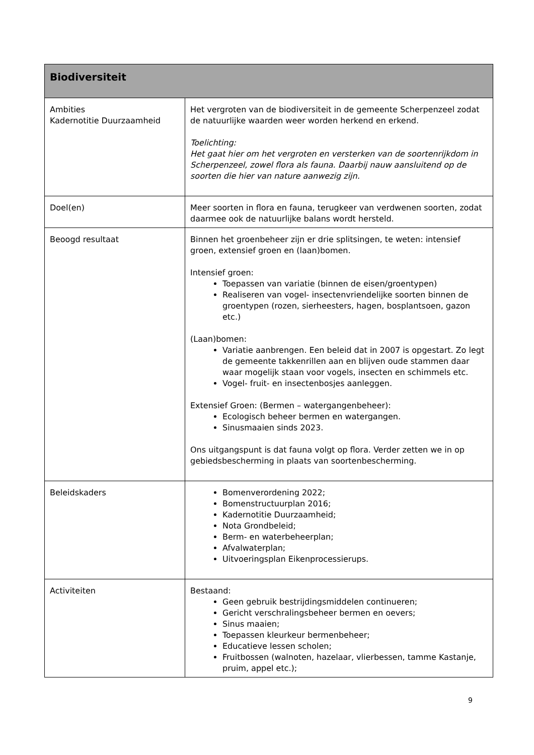| Biodiversiteit | |
| --- | --- |
| Ambities Kadernotitie Duurzaamheid | Het vergroten van de biodiversiteit in de gemeente Scherpenzeel zodat de natuurlijke waarden weer worden herkend en erkend. Toelichting: Het gaat hier om het vergroten en versterken van de soortenrijkdom in Scherpenzeel, zowel flora als fauna. Daarbij nauw aansluitend op de soorten die hier van nature aanwezig zijn. |
| Doel(en) | Meer soorten in flora en fauna, terugkeer van verdwenen soorten, zodat daarmee ook de natuurlijke balans wordt hersteld. |
| Beoogd resultaat | Binnen het groenbeheer zijn er drie splitsingen, te weten: intensief groen, extensief groen en (laan)bomen. Intensief groen: Toepassen van variatie (binnen de eisen/groentypen) Realiseren van vogel- insectenvriendelijke soorten binnen de groentypen (rozen, sierheesters, hagen, bosplantsoen, gazon etc.) (Laan)bomen: Variatie aanbrengen. Een beleid dat in 2007 is opgestart. Zo legt de gemeente takkenrillen aan en blijven oude stammen daar waar mogelijk staan voor vogels, insecten en schimmels etc. Vogel- fruit- en insectenbosjes aanleggen. Extensief Groen: (Bermen – watergangenbeheer): Ecologisch beheer bermen en watergangen. Sinusmaaien sinds 2023. Ons uitgangspunt is dat fauna volgt op flora. Verder zetten we in op gebiedsbescherming in plaats van soortenbescherming. |
| Beleidskaders | Bomenverordening 2022; Bomenstructuurplan 2016; Kadernotitie Duurzaamheid; Nota Grondbeleid; Berm- en waterbeheerplan; Afvalwaterplan; Uitvoeringsplan Eikenprocessierups. |
| Activiteiten | Bestaand: Geen gebruik bestrijdingsmiddelen continueren; Gericht verschralingsbeheer bermen en oevers; Sinus maaien; Toepassen kleurkeur bermenbeheer; Educatieve lessen scholen; Fruitbossen (walnoten, hazelaar, vlierbessen, tamme Kastanje, pruim, appel etc.); |
9